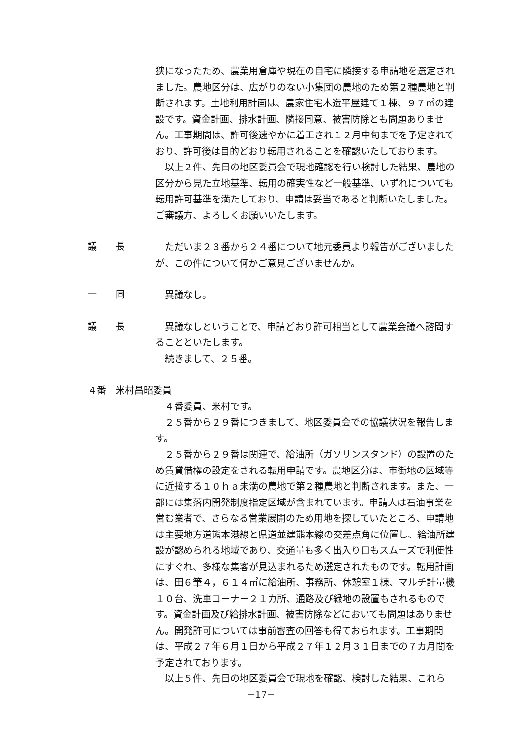狭になったため、農業用倉庫や現在の自宅に隣接する申請地を選定されました。農地区分は、広がりのない小集団の農地のため第２種農地と判断されます。土地利用計画は、農家住宅木造平屋建て１棟、９７㎡の建設です。資金計画、排水計画、隣接同意、被害防除とも問題ありません。工事期間は、許可後速やかに着工され１２月中旬までを予定されており、許可後は目的どおり転用されることを確認いたしております。
以上２件、先日の地区委員会で現地確認を行い検討した結果、農地の区分から見た立地基準、転用の確実性など一般基準、いずれについても転用許可基準を満たしており、申請は妥当であると判断いたしました。ご審議方、よろしくお願いいたします。
議　　長
ただいま２３番から２４番について地元委員より報告がございましたが、この件について何かご意見ございませんか。
一　　同
異議なし。
議　　長
異議なしということで、申請どおり許可相当として農業会議へ諮問することといたします。
続きまして、２５番。
４番　米村昌昭委員
４番委員、米村です。
２５番から２９番につきまして、地区委員会での協議状況を報告します。
２５番から２９番は関連で、給油所（ガソリンスタンド）の設置のため賃貸借権の設定をされる転用申請です。農地区分は、市街地の区域等に近接する１０ｈａ未満の農地で第２種農地と判断されます。また、一部には集落内開発制度指定区域が含まれています。申請人は石油事業を営む業者で、さらなる営業展開のため用地を探していたところ、申請地は主要地方道熊本港線と県道並建熊本線の交差点角に位置し、給油所建設が認められる地域であり、交通量も多く出入り口もスムーズで利便性にすぐれ、多様な集客が見込まれるため選定されたものです。転用計画は、田６筆４，６１４㎡に給油所、事務所、休憩室１棟、マルチ計量機１０台、洗車コーナー２１カ所、通路及び緑地の設置もされるものです。資金計画及び給排水計画、被害防除などにおいても問題はありません。開発許可については事前審査の回答も得ておられます。工事期間は、平成２７年６月１日から平成２７年１２月３１日までの７カ月間を予定されております。
以上５件、先日の地区委員会で現地を確認、検討した結果、これら
−17−